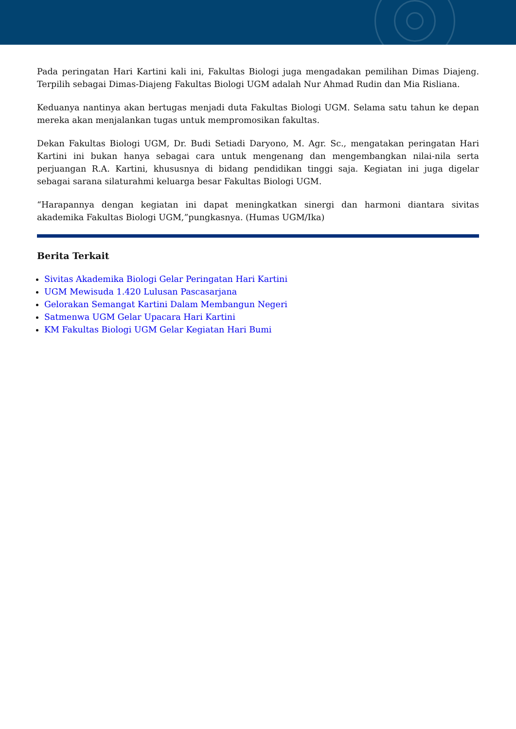Pada peringatan Hari Kartini kali ini, Fakultas Biologi juga mengadakan pemilihan Dimas Diajeng. Terpilih sebagai Dimas-Diajeng Fakultas Biologi UGM adalah Nur Ahmad Rudin dan Mia Risliana.
Keduanya nantinya akan bertugas menjadi duta Fakultas Biologi UGM. Selama satu tahun ke depan mereka akan menjalankan tugas untuk mempromosikan fakultas.
Dekan Fakultas Biologi UGM, Dr. Budi Setiadi Daryono, M. Agr. Sc., mengatakan peringatan Hari Kartini ini bukan hanya sebagai cara untuk mengenang dan mengembangkan nilai-nila serta perjuangan R.A. Kartini, khususnya di bidang pendidikan tinggi saja. Kegiatan ini juga digelar sebagai sarana silaturahmi keluarga besar Fakultas Biologi UGM.
“Harapannya dengan kegiatan ini dapat meningkatkan sinergi dan harmoni diantara sivitas akademika Fakultas Biologi UGM,”pungkasnya. (Humas UGM/Ika)
Berita Terkait
Sivitas Akademika Biologi Gelar Peringatan Hari Kartini
UGM Mewisuda 1.420 Lulusan Pascasarjana
Gelorakan Semangat Kartini Dalam Membangun Negeri
Satmenwa UGM Gelar Upacara Hari Kartini
KM Fakultas Biologi UGM Gelar Kegiatan Hari Bumi